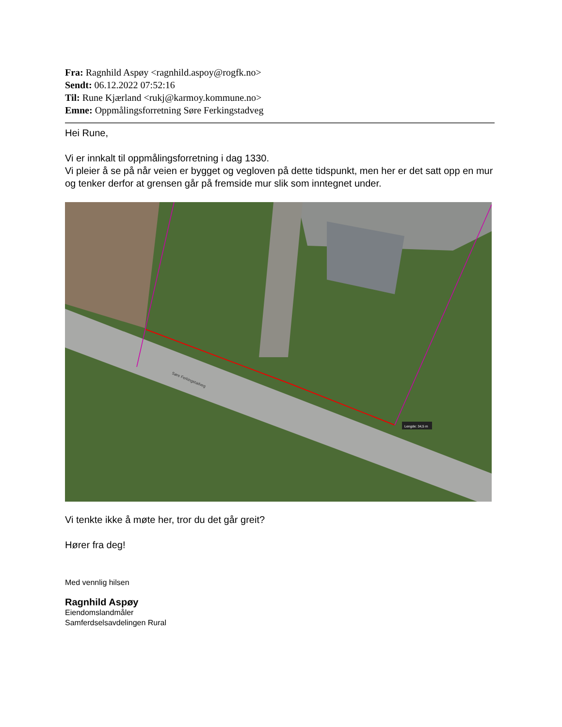Fra: Ragnhild Aspøy <ragnhild.aspoy@rogfk.no>
Sendt: 06.12.2022 07:52:16
Til: Rune Kjærland <rukj@karmoy.kommune.no>
Emne: Oppmålingsforretning Søre Ferkingstadveg
Hei Rune,
Vi er innkalt til oppmålingsforretning i dag 1330.
Vi pleier å se på når veien er bygget og vegloven på dette tidspunkt, men her er det satt opp en mur og tenker derfor at grensen går på fremside mur slik som inntegnet under.
Lengde: 34,5 m
Søre Ferkingstadveg
Vi tenkte ikke å møte her, tror du det går greit?
Hører fra deg!
Med vennlig hilsen
Ragnhild Aspøy
Eiendomslandmåler
Samferdselsavdelingen Rural